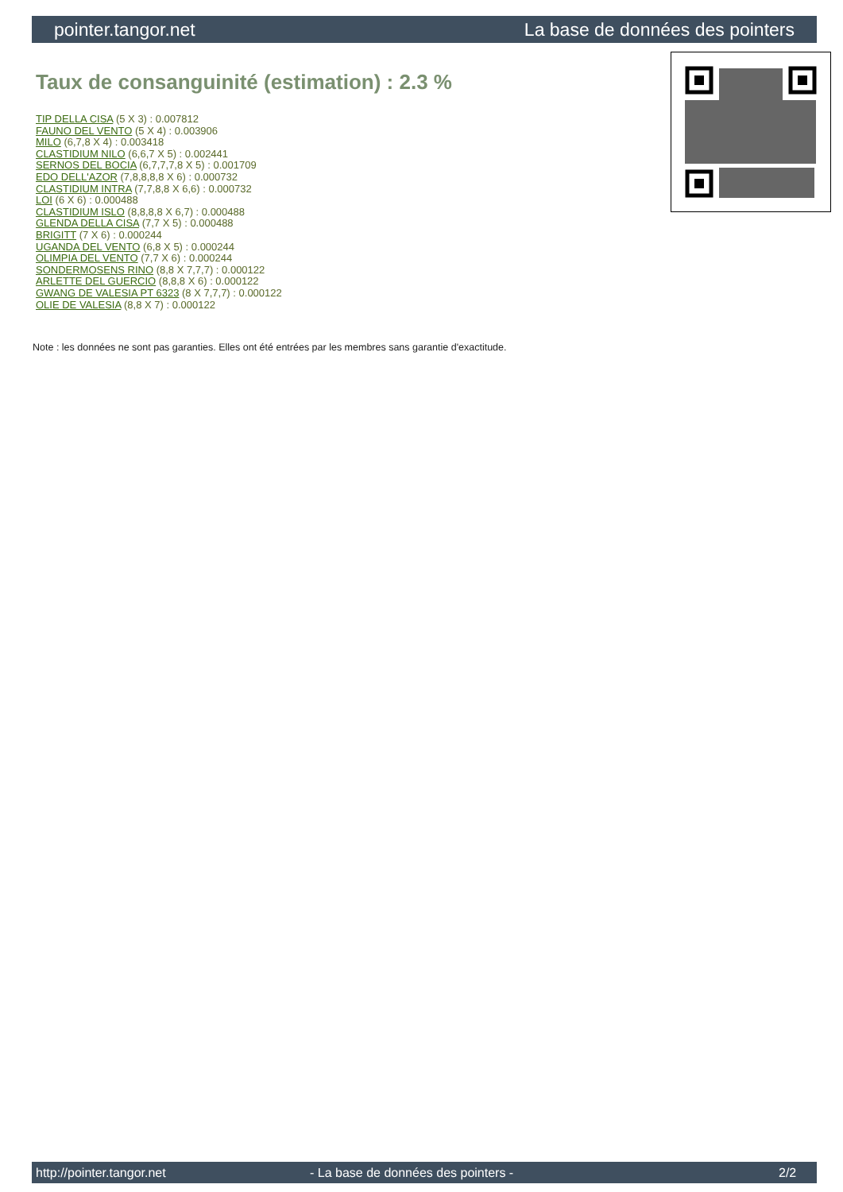pointer.tangor.net La base de données des pointers
Taux de consanguinité (estimation) : 2.3 %
TIP DELLA CISA (5 X 3) : 0.007812
FAUNO DEL VENTO (5 X 4) : 0.003906
MILO (6,7,8 X 4) : 0.003418
CLASTIDIUM NILO (6,6,7 X 5) : 0.002441
SERNOS DEL BOCIA (6,7,7,7,8 X 5) : 0.001709
EDO DELL'AZOR (7,8,8,8,8 X 6) : 0.000732
CLASTIDIUM INTRA (7,7,8,8 X 6,6) : 0.000732
LOI (6 X 6) : 0.000488
CLASTIDIUM ISLO (8,8,8,8 X 6,7) : 0.000488
GLENDA DELLA CISA (7,7 X 5) : 0.000488
BRIGITT (7 X 6) : 0.000244
UGANDA DEL VENTO (6,8 X 5) : 0.000244
OLIMPIA DEL VENTO (7,7 X 6) : 0.000244
SONDERMOSENS RINO (8,8 X 7,7,7) : 0.000122
ARLETTE DEL GUERCIO (8,8,8 X 6) : 0.000122
GWANG DE VALESIA PT 6323 (8 X 7,7,7) : 0.000122
OLIE DE VALESIA (8,8 X 7) : 0.000122
Note : les données ne sont pas garanties. Elles ont été entrées par les membres sans garantie d'exactitude.
http://pointer.tangor.net - La base de données des pointers - 2/2